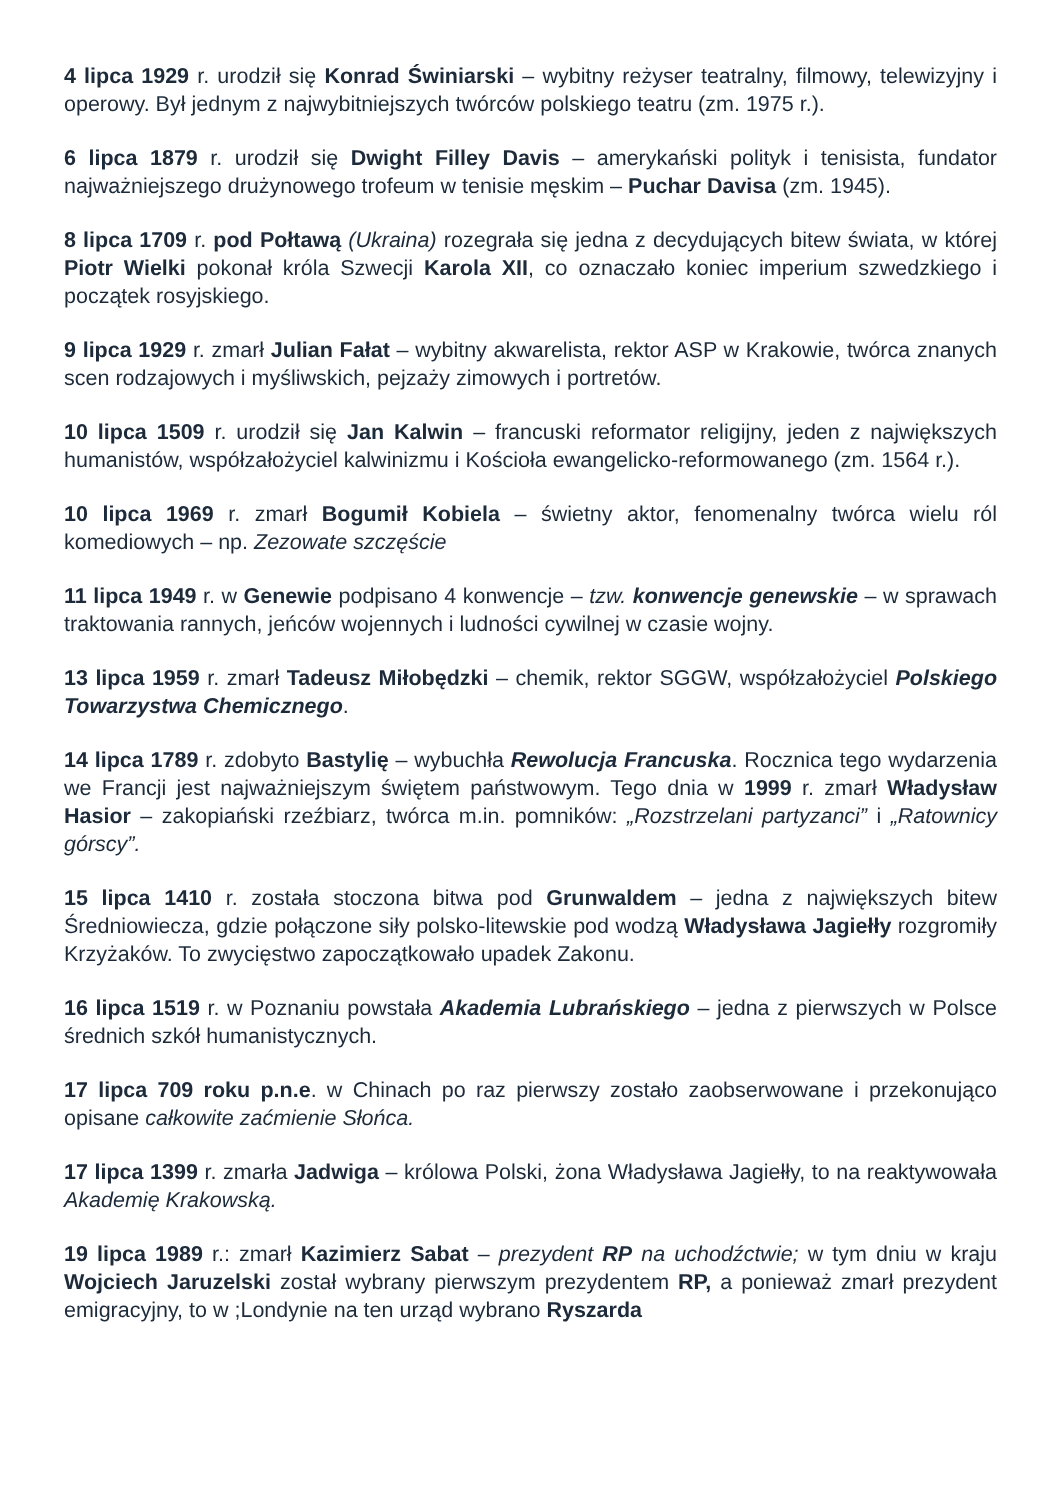4 lipca 1929 r. urodził się Konrad Świniarski – wybitny reżyser teatralny, filmowy, telewizyjny i operowy. Był jednym z najwybitniejszych twórców polskiego teatru (zm. 1975 r.).
6 lipca 1879 r. urodził się Dwight Filley Davis – amerykański polityk i tenisista, fundator najważniejszego drużynowego trofeum w tenisie męskim – Puchar Davisa (zm. 1945).
8 lipca 1709 r. pod Połtawą (Ukraina) rozegrała się jedna z decydujących bitew świata, w której Piotr Wielki pokonał króla Szwecji Karola XII, co oznaczało koniec imperium szwedzkiego i początek rosyjskiego.
9 lipca 1929 r. zmarł Julian Fałat – wybitny akwarelista, rektor ASP w Krakowie, twórca znanych scen rodzajowych i myśliwskich, pejzaży zimowych i portretów.
10 lipca 1509 r. urodził się Jan Kalwin – francuski reformator religijny, jeden z największych humanistów, współzałożyciel kalwinizmu i Kościoła ewangelicko-reformowanego (zm. 1564 r.).
10 lipca 1969 r. zmarł Bogumił Kobiela – świetny aktor, fenomenalny twórca wielu ról komediowych – np. Zezowate szczęście
11 lipca 1949 r. w Genewie podpisano 4 konwencje – tzw. konwencje genewskie – w sprawach traktowania rannych, jeńców wojennych i ludności cywilnej w czasie wojny.
13 lipca 1959 r. zmarł Tadeusz Miłobędzki – chemik, rektor SGGW, współzałożyciel Polskiego Towarzystwa Chemicznego.
14 lipca 1789 r. zdobyto Bastylię – wybuchła Rewolucja Francuska. Rocznica tego wydarzenia we Francji jest najważniejszym świętem państwowym. Tego dnia w 1999 r. zmarł Władysław Hasior – zakopiański rzeźbiarz, twórca m.in. pomników: „Rozstrzelani partyzanci” i „Ratownicy górscy”.
15 lipca 1410 r. została stoczona bitwa pod Grunwaldem – jedna z największych bitew Średniowiecza, gdzie połączone siły polsko-litewskie pod wodzą Władysława Jagiełły rozgromiły Krzyżaków. To zwycięstwo zapoczątkowało upadek Zakonu.
16 lipca 1519 r. w Poznaniu powstała Akademia Lubrańskiego – jedna z pierwszych w Polsce średnich szkół humanistycznych.
17 lipca 709 roku p.n.e. w Chinach po raz pierwszy zostało zaobserwowane i przekonująco opisane całkowite zaćmienie Słońca.
17 lipca 1399 r. zmarła Jadwiga – królowa Polski, żona Władysława Jagiełły, to na reaktywowała Akademię Krakowską.
19 lipca 1989 r.: zmarł Kazimierz Sabat – prezydent RP na uchodźctwie; w tym dniu w kraju Wojciech Jaruzelski został wybrany pierwszym prezydentem RP, a ponieważ zmarł prezydent emigracyjny, to w ;Londynie na ten urząd wybrano Ryszarda